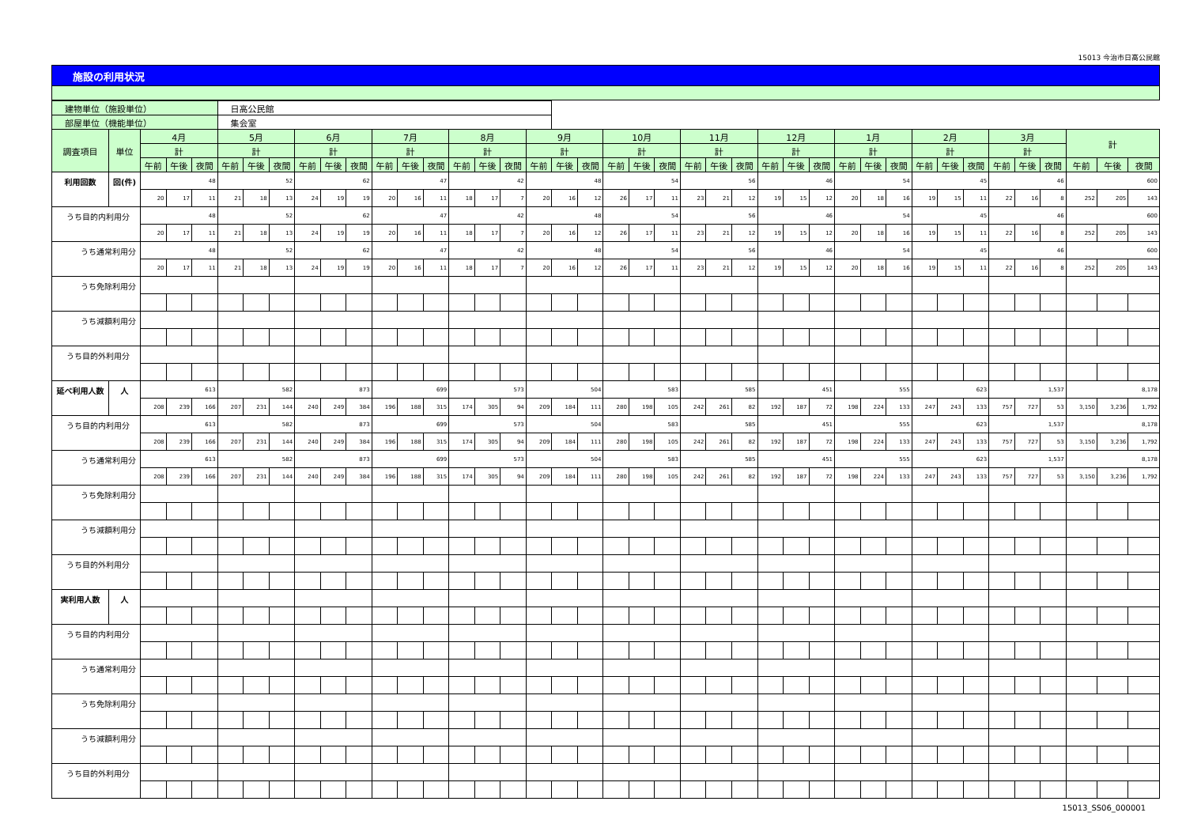15013 今治市日高公民館
施設の利用状況
| 建物単位（施設単位） | | | | | 日高公民館 | | | | | | | | | | | | | | | | | | | | | | | | | | | | | | | | | | | |
| 部屋単位（機能単位） | | | | | 集会室 | | | | | | | | | | | | | | | | | | | | | | | | | | | | | | | | | | | |
| 調査項目 | 単位 | 4月 | | | 5月 | | | 6月 | | | 7月 | | | 8月 | | | 9月 | | | 10月 | | | 11月 | | | 12月 | | | 1月 | | | 2月 | | | 3月 | | | 計 | | |
| | | 計 | | | 計 | | | 計 | | | 計 | | | 計 | | | 計 | | | 計 | | | 計 | | | 計 | | | 計 | | | 計 | | | 計 | | | | | |
| | | 午前 | 午後 | 夜間 | 午前 | 午後 | 夜間 | 午前 | 午後 | 夜間 | 午前 | 午後 | 夜間 | 午前 | 午後 | 夜間 | 午前 | 午後 | 夜間 | 午前 | 午後 | 夜間 | 午前 | 午後 | 夜間 | 午前 | 午後 | 夜間 | 午前 | 午後 | 夜間 | 午前 | 午後 | 夜間 | 午前 | 午後 | 夜間 | 午前 | 午後 | 夜間 |
| 利用回数 | 回(件) | 48 | | | 52 | | | 62 | | | 47 | | | 42 | | | 48 | | | 54 | | | 56 | | | 46 | | | 54 | | | 45 | | | 46 | | | 600 | | |
| | | 20 | 17 | 11 | 21 | 18 | 13 | 24 | 19 | 19 | 20 | 16 | 11 | 18 | 17 | 7 | 20 | 16 | 12 | 26 | 17 | 11 | 23 | 21 | 12 | 19 | 15 | 12 | 20 | 18 | 16 | 19 | 15 | 11 | 22 | 16 | 8 | 252 | 205 | 143 |
| うち目的内利用分 | | 48 | | | 52 | | | 62 | | | 47 | | | 42 | | | 48 | | | 54 | | | 56 | | | 46 | | | 54 | | | 45 | | | 46 | | | 600 | | |
| | | 20 | 17 | 11 | 21 | 18 | 13 | 24 | 19 | 19 | 20 | 16 | 11 | 18 | 17 | 7 | 20 | 16 | 12 | 26 | 17 | 11 | 23 | 21 | 12 | 19 | 15 | 12 | 20 | 18 | 16 | 19 | 15 | 11 | 22 | 16 | 8 | 252 | 205 | 143 |
| うち通常利用分 | | 48 | | | 52 | | | 62 | | | 47 | | | 42 | | | 48 | | | 54 | | | 56 | | | 46 | | | 54 | | | 45 | | | 46 | | | 600 | | |
| | | 20 | 17 | 11 | 21 | 18 | 13 | 24 | 19 | 19 | 20 | 16 | 11 | 18 | 17 | 7 | 20 | 16 | 12 | 26 | 17 | 11 | 23 | 21 | 12 | 19 | 15 | 12 | 20 | 18 | 16 | 19 | 15 | 11 | 22 | 16 | 8 | 252 | 205 | 143 |
| うち免除利用分 | | | | | | | | | | | | | | | | | | | | | | | | | | | | | | | | | | | | | | | | |
| うち減額利用分 | | | | | | | | | | | | | | | | | | | | | | | | | | | | | | | | | | | | | | | | |
| うち目的外利用分 | | | | | | | | | | | | | | | | | | | | | | | | | | | | | | | | | | | | | | | | |
| 延べ利用人数 | 人 | 613 | | | 582 | | | 873 | | | 699 | | | 573 | | | 504 | | | 583 | | | 585 | | | 451 | | | 555 | | | 623 | | | 1,537 | | | 8,178 | | |
| | | 208 | 239 | 166 | 207 | 231 | 144 | 240 | 249 | 384 | 196 | 188 | 315 | 174 | 305 | 94 | 209 | 184 | 111 | 280 | 198 | 105 | 242 | 261 | 82 | 192 | 187 | 72 | 198 | 224 | 133 | 247 | 243 | 133 | 757 | 727 | 53 | 3,150 | 3,236 | 1,792 |
| うち目的内利用分 | | 613 | | | 582 | | | 873 | | | 699 | | | 573 | | | 504 | | | 583 | | | 585 | | | 451 | | | 555 | | | 623 | | | 1,537 | | | 8,178 | | |
| | | 208 | 239 | 166 | 207 | 231 | 144 | 240 | 249 | 384 | 196 | 188 | 315 | 174 | 305 | 94 | 209 | 184 | 111 | 280 | 198 | 105 | 242 | 261 | 82 | 192 | 187 | 72 | 198 | 224 | 133 | 247 | 243 | 133 | 757 | 727 | 53 | 3,150 | 3,236 | 1,792 |
| うち通常利用分 | | 613 | | | 582 | | | 873 | | | 699 | | | 573 | | | 504 | | | 583 | | | 585 | | | 451 | | | 555 | | | 623 | | | 1,537 | | | 8,178 | | |
| | | 208 | 239 | 166 | 207 | 231 | 144 | 240 | 249 | 384 | 196 | 188 | 315 | 174 | 305 | 94 | 209 | 184 | 111 | 280 | 198 | 105 | 242 | 261 | 82 | 192 | 187 | 72 | 198 | 224 | 133 | 247 | 243 | 133 | 757 | 727 | 53 | 3,150 | 3,236 | 1,792 |
| うち免除利用分 | | | | | | | | | | | | | | | | | | | | | | | | | | | | | | | | | | | | | | | | |
| うち減額利用分 | | | | | | | | | | | | | | | | | | | | | | | | | | | | | | | | | | | | | | | | |
| うち目的外利用分 | | | | | | | | | | | | | | | | | | | | | | | | | | | | | | | | | | | | | | | | |
| 実利用人数 | 人 | | | | | | | | | | | | | | | | | | | | | | | | | | | | | | | | | | | | | | | |
| うち目的内利用分 | | | | | | | | | | | | | | | | | | | | | | | | | | | | | | | | | | | | | | | | |
| うち通常利用分 | | | | | | | | | | | | | | | | | | | | | | | | | | | | | | | | | | | | | | | | |
| うち免除利用分 | | | | | | | | | | | | | | | | | | | | | | | | | | | | | | | | | | | | | | | | |
| うち減額利用分 | | | | | | | | | | | | | | | | | | | | | | | | | | | | | | | | | | | | | | | | |
| うち目的外利用分 | | | | | | | | | | | | | | | | | | | | | | | | | | | | | | | | | | | | | | | | |
15013_SS06_000001